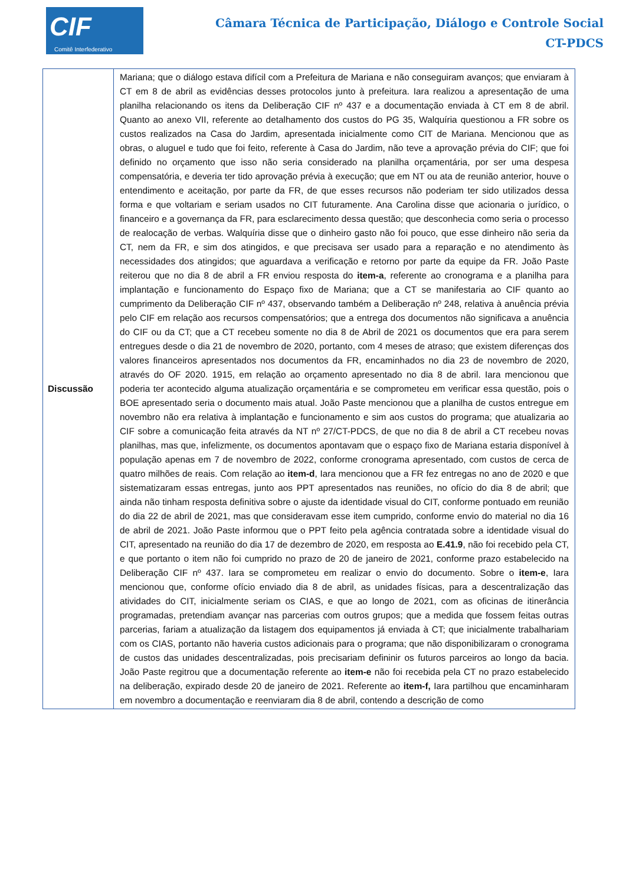CIF
Comitê Interfederativo
Câmara Técnica de Participação, Diálogo e Controle Social
CT-PDCS
| Discussão | Mariana; que o diálogo estava difícil com a Prefeitura de Mariana e não conseguiram avanços; que enviaram à CT em 8 de abril as evidências desses protocolos junto à prefeitura. Iara realizou a apresentação de uma planilha relacionando os itens da Deliberação CIF nº 437 e a documentação enviada à CT em 8 de abril. Quanto ao anexo VII, referente ao detalhamento dos custos do PG 35, Walquíria questionou a FR sobre os custos realizados na Casa do Jardim, apresentada inicialmente como CIT de Mariana. Mencionou que as obras, o aluguel e tudo que foi feito, referente à Casa do Jardim, não teve a aprovação prévia do CIF; que foi definido no orçamento que isso não seria considerado na planilha orçamentária, por ser uma despesa compensatória, e deveria ter tido aprovação prévia à execução; que em NT ou ata de reunião anterior, houve o entendimento e aceitação, por parte da FR, de que esses recursos não poderiam ter sido utilizados dessa forma e que voltariam e seriam usados no CIT futuramente. Ana Carolina disse que acionaria o jurídico, o financeiro e a governança da FR, para esclarecimento dessa questão; que desconhecia como seria o processo de realocação de verbas. Walquíria disse que o dinheiro gasto não foi pouco, que esse dinheiro não seria da CT, nem da FR, e sim dos atingidos, e que precisava ser usado para a reparação e no atendimento às necessidades dos atingidos; que aguardava a verificação e retorno por parte da equipe da FR. João Paste reiterou que no dia 8 de abril a FR enviou resposta do item-a , referente ao cronograma e a planilha para implantação e funcionamento do Espaço fixo de Mariana; que a CT se manifestaria ao CIF quanto ao cumprimento da Deliberação CIF nº 437, observando também a Deliberação nº 248, relativa à anuência prévia pelo CIF em relação aos recursos compensatórios; que a entrega dos documentos não significava a anuência do CIF ou da CT; que a CT recebeu somente no dia 8 de Abril de 2021 os documentos que era para serem entregues desde o dia 21 de novembro de 2020, portanto, com 4 meses de atraso; que existem diferenças dos valores financeiros apresentados nos documentos da FR, encaminhados no dia 23 de novembro de 2020, através do OF 2020. 1915, em relação ao orçamento apresentado no dia 8 de abril. Iara mencionou que poderia ter acontecido alguma atualização orçamentária e se comprometeu em verificar essa questão, pois o BOE apresentado seria o documento mais atual. João Paste mencionou que a planilha de custos entregue em novembro não era relativa à implantação e funcionamento e sim aos custos do programa; que atualizaria ao CIF sobre a comunicação feita através da NT nº 27/CT-PDCS, de que no dia 8 de abril a CT recebeu novas planilhas, mas que, infelizmente, os documentos apontavam que o espaço fixo de Mariana estaria disponível à população apenas em 7 de novembro de 2022, conforme cronograma apresentado, com custos de cerca de quatro milhões de reais. Com relação ao item-d , Iara mencionou que a FR fez entregas no ano de 2020 e que sistematizaram essas entregas, junto aos PPT apresentados nas reuniões, no ofício do dia 8 de abril; que ainda não tinham resposta definitiva sobre o ajuste da identidade visual do CIT, conforme pontuado em reunião do dia 22 de abril de 2021, mas que consideravam esse item cumprido, conforme envio do material no dia 16 de abril de 2021. João Paste informou que o PPT feito pela agência contratada sobre a identidade visual do CIT, apresentado na reunião do dia 17 de dezembro de 2020, em resposta ao E.41.9 , não foi recebido pela CT, e que portanto o item não foi cumprido no prazo de 20 de janeiro de 2021, conforme prazo estabelecido na Deliberação CIF nº 437. Iara se comprometeu em realizar o envio do documento. Sobre o item-e , Iara mencionou que, conforme ofício enviado dia 8 de abril, as unidades físicas, para a descentralização das atividades do CIT, inicialmente seriam os CIAS, e que ao longo de 2021, com as oficinas de itinerância programadas, pretendiam avançar nas parcerias com outros grupos; que a medida que fossem feitas outras parcerias, fariam a atualização da listagem dos equipamentos já enviada à CT; que inicialmente trabalhariam com os CIAS, portanto não haveria custos adicionais para o programa; que não disponibilizaram o cronograma de custos das unidades descentralizadas, pois precisariam defininir os futuros parceiros ao longo da bacia. João Paste regitrou que a documentação referente ao item-e não foi recebida pela CT no prazo estabelecido na deliberação, expirado desde 20 de janeiro de 2021. Referente ao item-f, Iara partilhou que encaminharam em novembro a documentação e reenviaram dia 8 de abril, contendo a descrição de como |